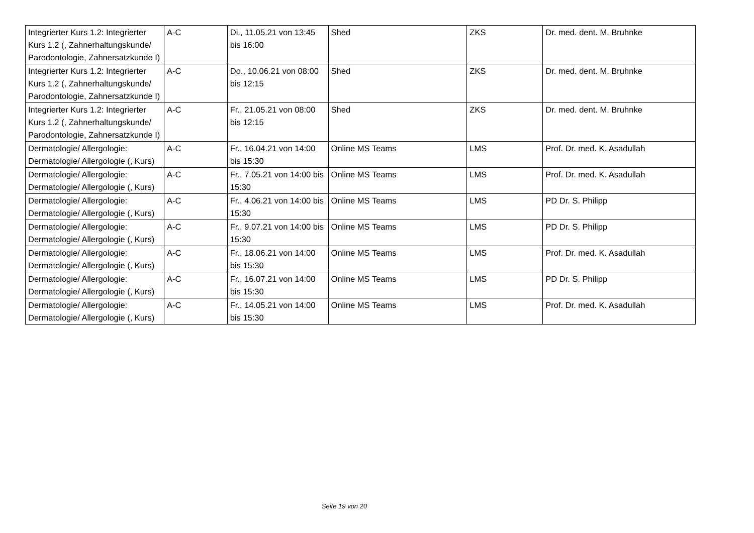| Integrierter Kurs 1.2: Integrierter Kurs 1.2 (, Zahnerhaltungskunde/ Parodontologie, Zahnersatzkunde I) | A-C | Di., 11.05.21 von 13:45 bis 16:00 | Shed | ZKS | Dr. med. dent. M. Bruhnke |
| Integrierter Kurs 1.2: Integrierter Kurs 1.2 (, Zahnerhaltungskunde/ Parodontologie, Zahnersatzkunde I) | A-C | Do., 10.06.21 von 08:00 bis 12:15 | Shed | ZKS | Dr. med. dent. M. Bruhnke |
| Integrierter Kurs 1.2: Integrierter Kurs 1.2 (, Zahnerhaltungskunde/ Parodontologie, Zahnersatzkunde I) | A-C | Fr., 21.05.21 von 08:00 bis 12:15 | Shed | ZKS | Dr. med. dent. M. Bruhnke |
| Dermatologie/ Allergologie: Dermatologie/ Allergologie (, Kurs) | A-C | Fr., 16.04.21 von 14:00 bis 15:30 | Online MS Teams | LMS | Prof. Dr. med. K. Asadullah |
| Dermatologie/ Allergologie: Dermatologie/ Allergologie (, Kurs) | A-C | Fr., 7.05.21 von 14:00 bis 15:30 | Online MS Teams | LMS | Prof. Dr. med. K. Asadullah |
| Dermatologie/ Allergologie: Dermatologie/ Allergologie (, Kurs) | A-C | Fr., 4.06.21 von 14:00 bis 15:30 | Online MS Teams | LMS | PD Dr. S. Philipp |
| Dermatologie/ Allergologie: Dermatologie/ Allergologie (, Kurs) | A-C | Fr., 9.07.21 von 14:00 bis 15:30 | Online MS Teams | LMS | PD Dr. S. Philipp |
| Dermatologie/ Allergologie: Dermatologie/ Allergologie (, Kurs) | A-C | Fr., 18.06.21 von 14:00 bis 15:30 | Online MS Teams | LMS | Prof. Dr. med. K. Asadullah |
| Dermatologie/ Allergologie: Dermatologie/ Allergologie (, Kurs) | A-C | Fr., 16.07.21 von 14:00 bis 15:30 | Online MS Teams | LMS | PD Dr. S. Philipp |
| Dermatologie/ Allergologie: Dermatologie/ Allergologie (, Kurs) | A-C | Fr., 14.05.21 von 14:00 bis 15:30 | Online MS Teams | LMS | Prof. Dr. med. K. Asadullah |
Seite 19 von 20